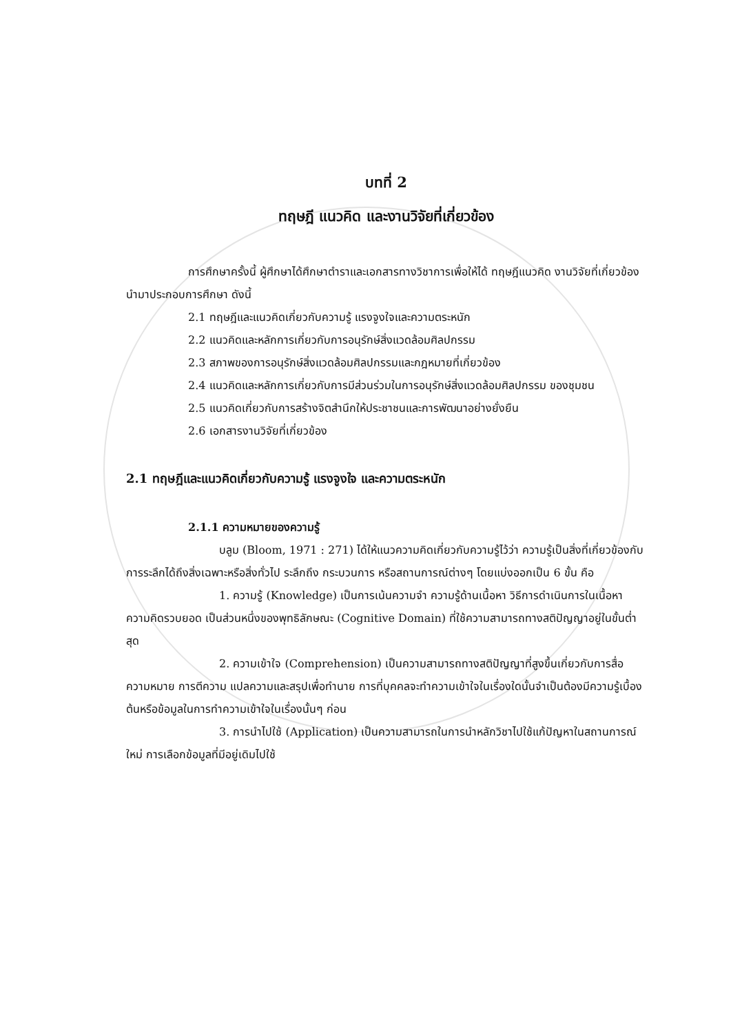บทที่ 2
ทฤษฎี แนวคิด และงานวิจัยที่เกี่ยวข้อง
การศึกษาครั้งนี้ ผู้ศึกษาได้ศึกษาตำราและเอกสารทางวิชาการเพื่อให้ได้ ทฤษฎีแนวคิด งานวิจัยที่เกี่ยวข้อง นำมาประกอบการศึกษา ดังนี้
2.1 ทฤษฎีและแนวคิดเกี่ยวกับความรู้ แรงจูงใจและความตระหนัก
2.2 แนวคิดและหลักการเกี่ยวกับการอนุรักษ์สิ่งแวดล้อมศิลปกรรม
2.3 สภาพของการอนุรักษ์สิ่งแวดล้อมศิลปกรรมและกฎหมายที่เกี่ยวข้อง
2.4 แนวคิดและหลักการเกี่ยวกับการมีส่วนร่วมในการอนุรักษ์สิ่งแวดล้อมศิลปกรรม ของชุมชน
2.5 แนวคิดเกี่ยวกับการสร้างจิตสำนึกให้ประชาชนและการพัฒนาอย่างยั่งยืน
2.6 เอกสารงานวิจัยที่เกี่ยวข้อง
2.1 ทฤษฎีและแนวคิดเกี่ยวกับความรู้ แรงจูงใจ และความตระหนัก
2.1.1 ความหมายของความรู้
บลูม (Bloom, 1971 : 271) ได้ให้แนวความคิดเกี่ยวกับความรู้ไว้ว่า ความรู้เป็นสิ่งที่เกี่ยวข้องกับการระลึกได้ถึงสิ่งเฉพาะหรือสิ่งทั่วไป ระลึกถึง กระบวนการ หรือสถานการณ์ต่างๆ โดยแบ่งออกเป็น 6 ขั้น คือ
1. ความรู้ (Knowledge) เป็นการเน้นความจำ ความรู้ด้านเนื้อหา วิธีการดำเนินการในเนื้อหา ความคิดรวบยอด เป็นส่วนหนึ่งของพุทธิลักษณะ (Cognitive Domain) ที่ใช้ความสามารถทางสติปัญญาอยู่ในขั้นต่ำสุด
2. ความเข้าใจ (Comprehension) เป็นความสามารถทางสติปัญญาที่สูงขึ้นเกี่ยวกับการสื่อความหมาย การตีความ แปลความและสรุปเพื่อทำนาย การที่บุคคลจะทำความเข้าใจในเรื่องใดนั้นจำเป็นต้องมีความรู้เบื้องต้นหรือข้อมูลในการทำความเข้าใจในเรื่องนั้นๆ ก่อน
3. การนำไปใช้ (Application) เป็นความสามารถในการนำหลักวิชาไปใช้แก้ปัญหาในสถานการณ์ใหม่ การเลือกข้อมูลที่มีอยู่เดิมไปใช้